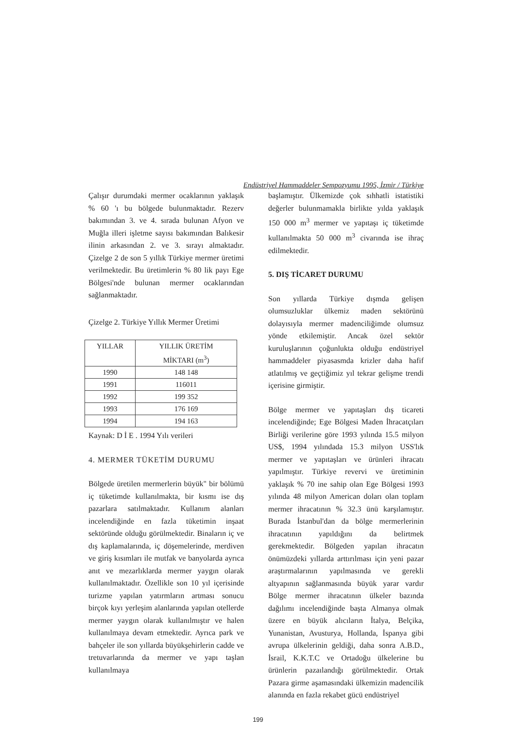Endüstriyel Hammaddeler Sempozyumu 1995, İzmir / Türkiye
Çalışır durumdaki mermer ocaklarının yaklaşık % 60 'ı bu bölgede bulunmaktadır. Rezerv bakımından 3. ve 4. sırada bulunan Afyon ve Muğla illeri işletme sayısı bakımından Balıkesir ilinin arkasından 2. ve 3. sırayı almaktadır. Çizelge 2 de son 5 yıllık Türkiye mermer üretimi verilmektedir. Bu üretimlerin % 80 lik payı Ege Bölgesi'nde bulunan mermer ocaklarından sağlanmaktadır.
Çizelge 2. Türkiye Yıllık Mermer Üretimi
| YILLAR | YILLIK ÜRETİM MİKTARI (m<sup>3</sup>) |
| --- | --- |
| 1990 | 148 148 |
| 1991 | 116011 |
| 1992 | 199 352 |
| 1993 | 176 169 |
| 1994 | 194 163 |
Kaynak: D İ E . 1994 Yılı verileri
4. MERMER TÜKETİM DURUMU
Bölgede üretilen mermerlerin büyük" bir bölümü iç tüketimde kullanılmakta, bir kısmı ise dış pazarlara satılmaktadır. Kullanım alanları incelendiğinde en fazla tüketimin inşaat sektöründe olduğu görülmektedir. Binaların iç ve dış kaplamalarında, iç döşemelerinde, merdiven ve giriş kısımları ile mutfak ve banyolarda ayrıca anıt ve mezarlıklarda mermer yaygın olarak kullanılmaktadır. Özellikle son 10 yıl içerisinde turizme yapılan yatırmların artması sonucu birçok kıyı yerleşim alanlarında yapılan otellerde mermer yaygın olarak kullanılmıştır ve halen kullanılmaya devam etmektedir. Ayrıca park ve bahçeler ile son yıllarda büyükşehirlerin cadde ve tretuvarlarında da mermer ve yapı taşlan kullanılmaya
başlamıştır. Ülkemizde çok sıhhatli istatistiki değerler bulunmamakla birlikte yılda yaklaşık 150 000 m<sup>3</sup> mermer ve yapıtaşı iç tüketimde kullanılmakta 50 000 m<sup>3</sup> civarında ise ihraç edilmektedir.
5. DIŞ TİCARET DURUMU
Son yıllarda Türkiye dışmda gelişen olumsuzluklar ülkemiz maden sektörünü dolayısıyla mermer madenciliğimde olumsuz yönde etkilemiştir. Ancak özel sektör kuruluşlarının çoğunlukta olduğu endüstriyel hammaddeler piyasasmda krizler daha hafif atlatılmış ve geçtiğimiz yıl tekrar gelişme trendi içerisine girmiştir.
Bölge mermer ve yapıtaşları dış ticareti incelendiğinde; Ege Bölgesi Maden İhracatçıları Birliği verilerine göre 1993 yılında 15.5 milyon US$, 1994 yılındada 15.3 milyon USS'lık mermer ve yapıtaşları ve ürünleri ihracatı yapılmıştır. Türkiye revervi ve üretiminin yaklaşık % 70 ine sahip olan Ege Bölgesi 1993 yılında 48 milyon American doları olan toplam mermer ihracatının % 32.3 ünü karşılamıştır. Burada İstanbul'dan da bölge mermerlerinin ihracatının yapıldığını da belirtmek gerekmektedir. Bölgeden yapılan ihracatın önümüzdeki yıllarda arttırılması için yeni pazar araştırmalarının yapılmasında ve gerekli altyapının sağlanmasında büyük yarar vardır Bölge mermer ihracatının ülkeler bazında dağılımı incelendiğinde başta Almanya olmak üzere en büyük alıcıların İtalya, Belçika, Yunanistan, Avusturya, Hollanda, İspanya gibi avrupa ülkelerinin geldiği, daha sonra A.B.D., İsrail, K.K.T.C ve Ortadoğu ülkelerine bu ürünlerin pazaılandığı görülmektedir. Ortak Pazara girme aşamasındaki ülkemizin madencilik alanında en fazla rekabet gücü endüstriyel
199